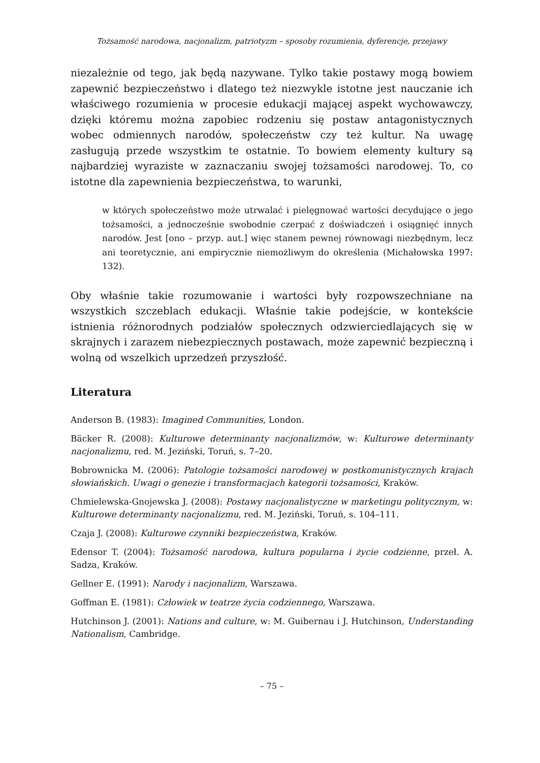Tożsamość narodowa, nacjonalizm, patriotyzm – sposoby rozumienia, dyferencje, przejawy
niezależnie od tego, jak będą nazywane. Tylko takie postawy mogą bowiem zapewnić bezpieczeństwo i dlatego też niezwykle istotne jest nauczanie ich właściwego rozumienia w procesie edukacji mającej aspekt wychowawczy, dzięki któremu można zapobiec rodzeniu się postaw antagonistycznych wobec odmiennych narodów, społeczeństw czy też kultur. Na uwagę zasługują przede wszystkim te ostatnie. To bowiem elementy kultury są najbardziej wyraziste w zaznaczaniu swojej tożsamości narodowej. To, co istotne dla zapewnienia bezpieczeństwa, to warunki,
w których społeczeństwo może utrwalać i pielęgnować wartości decydujące o jego tożsamości, a jednocześnie swobodnie czerpać z doświadczeń i osiągnięć innych narodów. Jest [ono – przyp. aut.] więc stanem pewnej równowagi niezbędnym, lecz ani teoretycznie, ani empirycznie niemożliwym do określenia (Michałowska 1997: 132).
Oby właśnie takie rozumowanie i wartości były rozpowszechniane na wszystkich szczeblach edukacji. Właśnie takie podejście, w kontekście istnienia różnorodnych podziałów społecznych odzwierciedlających się w skrajnych i zarazem niebezpiecznych postawach, może zapewnić bezpieczną i wolną od wszelkich uprzedzeń przyszłość.
Literatura
Anderson B. (1983): Imagined Communities, London.
Bäcker R. (2008): Kulturowe determinanty nacjonalizmów, w: Kulturowe determinanty nacjonalizmu, red. M. Jeziński, Toruń, s. 7–20.
Bobrownicka M. (2006): Patologie tożsamości narodowej w postkomunistycznych krajach słowiańskich. Uwagi o genezie i transformacjach kategorii tożsamości, Kraków.
Chmielewska-Gnojewska J. (2008): Postawy nacjonalistyczne w marketingu politycznym, w: Kulturowe determinanty nacjonalizmu, red. M. Jeziński, Toruń, s. 104–111.
Czaja J. (2008): Kulturowe czynniki bezpieczeństwa, Kraków.
Edensor T. (2004): Tożsamość narodowa, kultura popularna i życie codzienne, przeł. A. Sadza, Kraków.
Gellner E. (1991): Narody i nacjonalizm, Warszawa.
Goffman E. (1981): Człowiek w teatrze życia codziennego, Warszawa.
Hutchinson J. (2001): Nations and culture, w: M. Guibernau i J. Hutchinson, Understanding Nationalism, Cambridge.
– 75 –